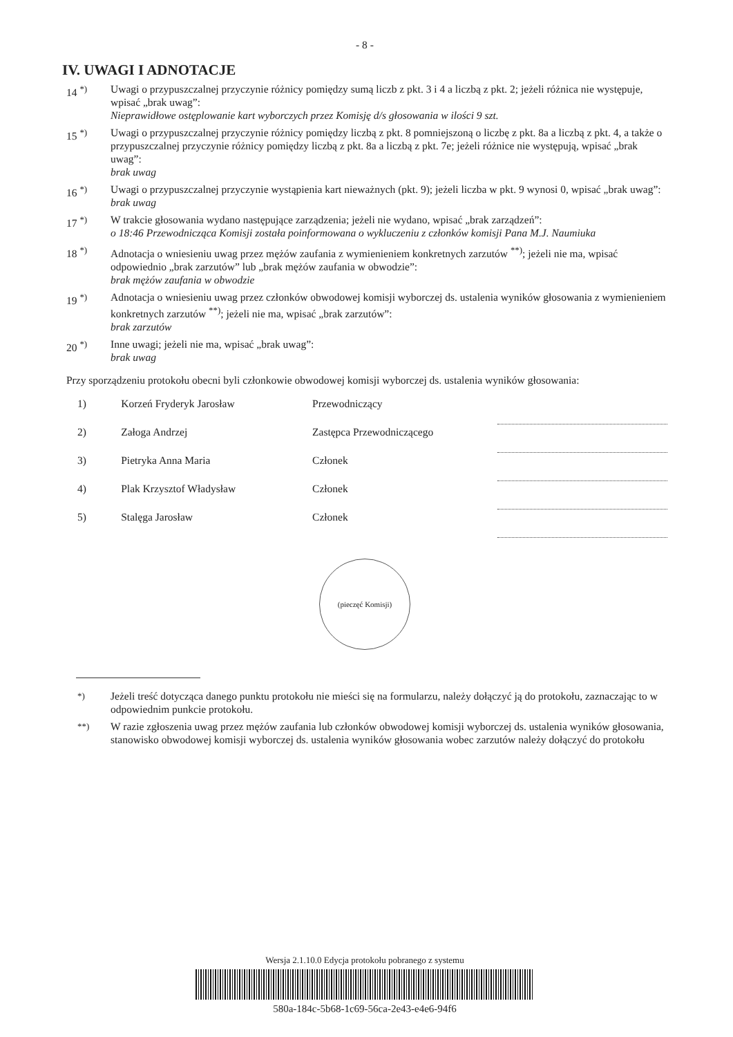- 8 -
IV. UWAGI I ADNOTACJE
14 <sup>*)</sup> Uwagi o przypuszczalnej przyczynie różnicy pomiędzy sumą liczb z pkt. 3 i 4 a liczbą z pkt. 2; jeżeli różnica nie występuje, wpisać „brak uwag”:
Nieprawidłowe ostęplowanie kart wyborczych przez Komisję d/s głosowania w ilości 9 szt.
15 <sup>*)</sup> Uwagi o przypuszczalnej przyczynie różnicy pomiędzy liczbą z pkt. 8 pomniejszoną o liczbę z pkt. 8a a liczbą z pkt. 4, a także o przypuszczalnej przyczynie różnicy pomiędzy liczbą z pkt. 8a a liczbą z pkt. 7e; jeżeli różnice nie występują, wpisać „brak uwag”:
brak uwag
16 <sup>*)</sup> Uwagi o przypuszczalnej przyczynie wystąpienia kart nieważnych (pkt. 9); jeżeli liczba w pkt. 9 wynosi 0, wpisać „brak uwag”:
brak uwag
17 <sup>*)</sup> W trakcie głosowania wydano następujące zarządzenia; jeżeli nie wydano, wpisać „brak zarządzeń”:
o 18:46 Przewodnicząca Komisji została poinformowana o wykluczeniu z członków komisji Pana M.J. Naumiuka
18 <sup>*)</sup> Adnotacja o wniesieniu uwag przez mężów zaufania z wymienieniem konkretnych zarzutów <sup>**)</sup>; jeżeli nie ma, wpisać odpowiednio „brak zarzutów” lub „brak mężów zaufania w obwodzie”:
brak mężów zaufania w obwodzie
19 <sup>*)</sup> Adnotacja o wniesieniu uwag przez członków obwodowej komisji wyborczej ds. ustalenia wyników głosowania z wymienieniem konkretnych zarzutów <sup>**)</sup>; jeżeli nie ma, wpisać „brak zarzutów”:
brak zarzutów
20 <sup>*)</sup> Inne uwagi; jeżeli nie ma, wpisać „brak uwag”:
brak uwag
Przy sporządzeniu protokołu obecni byli członkowie obwodowej komisji wyborczej ds. ustalenia wyników głosowania:
| 1) | Korzeń Fryderyk Jarosław | Przewodniczący | |
| 2) | Załoga Andrzej | Zastępca Przewodniczącego | |
| 3) | Pietryka Anna Maria | Członek | |
| 4) | Plak Krzysztof Władysław | Członek | |
| 5) | Stalęga Jarosław | Członek | |
(pieczęć Komisji)
<sup>*)</sup> Jeżeli treść dotycząca danego punktu protokołu nie mieści się na formularzu, należy dołączyć ją do protokołu, zaznaczając to w odpowiednim punkcie protokołu.
<sup>**)</sup> W razie zgłoszenia uwag przez mężów zaufania lub członków obwodowej komisji wyborczej ds. ustalenia wyników głosowania, stanowisko obwodowej komisji wyborczej ds. ustalenia wyników głosowania wobec zarzutów należy dołączyć do protokołu
Wersja 2.1.10.0 Edycja protokołu pobranego z systemu
580a-184c-5b68-1c69-56ca-2e43-e4e6-94f6